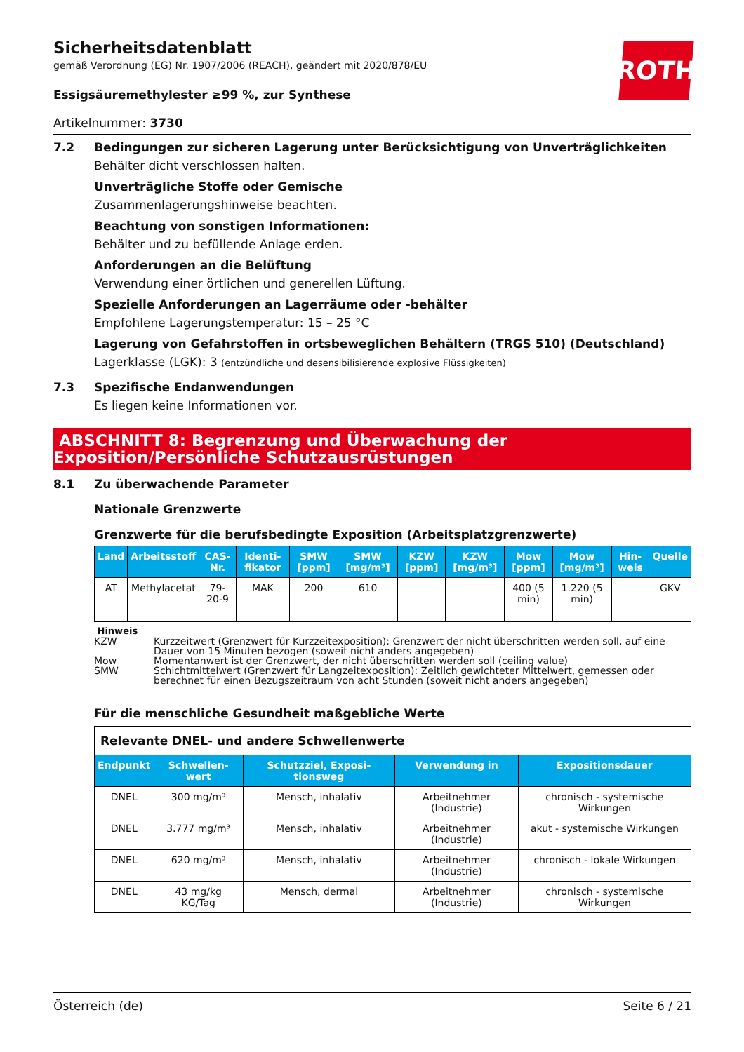ROTH
Sicherheitsdatenblatt
gemäß Verordnung (EG) Nr. 1907/2006 (REACH), geändert mit 2020/878/EU
Essigsäuremethylester ≥99 %, zur Synthese
Artikelnummer: 3730
7.2 Bedingungen zur sicheren Lagerung unter Berücksichtigung von Unverträglichkeiten
Behälter dicht verschlossen halten.
Unverträgliche Stoffe oder Gemische
Zusammenlagerungshinweise beachten.
Beachtung von sonstigen Informationen:
Behälter und zu befüllende Anlage erden.
Anforderungen an die Belüftung
Verwendung einer örtlichen und generellen Lüftung.
Spezielle Anforderungen an Lagerräume oder -behälter
Empfohlene Lagerungstemperatur: 15 – 25 °C
Lagerung von Gefahrstoffen in ortsbeweglichen Behältern (TRGS 510) (Deutschland)
Lagerklasse (LGK): 3 (entzündliche und desensibilisierende explosive Flüssigkeiten)
7.3 Spezifische Endanwendungen
Es liegen keine Informationen vor.
ABSCHNITT 8: Begrenzung und Überwachung der Exposition/Persönliche Schutzausrüstungen
8.1 Zu überwachende Parameter
Nationale Grenzwerte
Grenzwerte für die berufsbedingte Exposition (Arbeitsplatzgrenzwerte)
| Land | Arbeitsstoff | CAS-Nr. | Identi-fikator | SMW [ppm] | SMW [mg/m³] | KZW [ppm] | KZW [mg/m³] | Mow [ppm] | Mow [mg/m³] | Hin-weis | Quelle |
| --- | --- | --- | --- | --- | --- | --- | --- | --- | --- | --- | --- |
| AT | Methylacetat | 79-20-9 | MAK | 200 | 610 | | | 400 (5 min) | 1.220 (5 min) | | GKV |
Hinweis
| KZW | Kurzzeitwert (Grenzwert für Kurzzeitexposition): Grenzwert der nicht überschritten werden soll, auf eine Dauer von 15 Minuten bezogen (soweit nicht anders angegeben) |
| Mow | Momentanwert ist der Grenzwert, der nicht überschritten werden soll (ceiling value) |
| SMW | Schichtmittelwert (Grenzwert für Langzeitexposition): Zeitlich gewichteter Mittelwert, gemessen oder berechnet für einen Bezugszeitraum von acht Stunden (soweit nicht anders angegeben) |
Für die menschliche Gesundheit maßgebliche Werte
| Relevante DNEL- und andere Schwellenwerte | | | | |
| Endpunkt | Schwellen-wert | Schutzziel, Exposi-tionsweg | Verwendung in | Expositionsdauer |
| DNEL | 300 mg/m³ | Mensch, inhalativ | Arbeitnehmer (Industrie) | chronisch - systemische Wirkungen |
| DNEL | 3.777 mg/m³ | Mensch, inhalativ | Arbeitnehmer (Industrie) | akut - systemische Wirkungen |
| DNEL | 620 mg/m³ | Mensch, inhalativ | Arbeitnehmer (Industrie) | chronisch - lokale Wirkungen |
| DNEL | 43 mg/kg KG/Tag | Mensch, dermal | Arbeitnehmer (Industrie) | chronisch - systemische Wirkungen |
Österreich (de) Seite 6 / 21